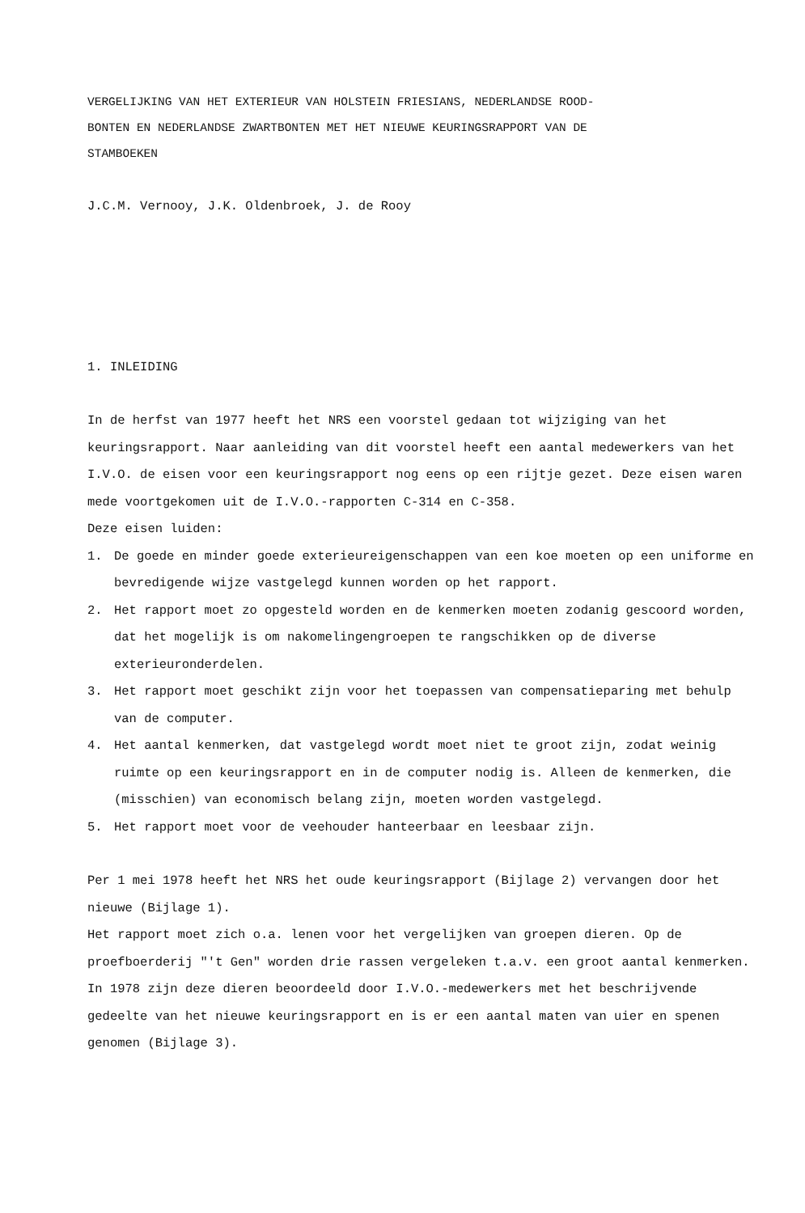VERGELIJKING VAN HET EXTERIEUR VAN HOLSTEIN FRIESIANS, NEDERLANDSE ROOD-
BONTEN EN NEDERLANDSE ZWARTBONTEN MET HET NIEUWE KEURINGSRAPPORT VAN DE
STAMBOEKEN
J.C.M. Vernooy, J.K. Oldenbroek, J. de Rooy
1. INLEIDING
In de herfst van 1977 heeft het NRS een voorstel gedaan tot wijziging van het keuringsrapport. Naar aanleiding van dit voorstel heeft een aantal medewerkers van het I.V.O. de eisen voor een keuringsrapport nog eens op een rijtje gezet. Deze eisen waren mede voortgekomen uit de I.V.O.-rapporten C-314 en C-358.
Deze eisen luiden:
1. De goede en minder goede exterieureigenschappen van een koe moeten op een uniforme en bevredigende wijze vastgelegd kunnen worden op het rapport.
2. Het rapport moet zo opgesteld worden en de kenmerken moeten zodanig gescoord worden, dat het mogelijk is om nakomelingengroepen te rangschikken op de diverse exterieuronderdelen.
3. Het rapport moet geschikt zijn voor het toepassen van compensatieparing met behulp van de computer.
4. Het aantal kenmerken, dat vastgelegd wordt moet niet te groot zijn, zodat weinig ruimte op een keuringsrapport en in de computer nodig is. Alleen de kenmerken, die (misschien) van economisch belang zijn, moeten worden vastgelegd.
5. Het rapport moet voor de veehouder hanteerbaar en leesbaar zijn.
Per 1 mei 1978 heeft het NRS het oude keuringsrapport (Bijlage 2) vervangen door het nieuwe (Bijlage 1).
Het rapport moet zich o.a. lenen voor het vergelijken van groepen dieren. Op de proefboerderij "'t Gen" worden drie rassen vergeleken t.a.v. een groot aantal kenmerken. In 1978 zijn deze dieren beoordeeld door I.V.O.-medewerkers met het beschrijvende gedeelte van het nieuwe keuringsrapport en is er een aantal maten van uier en spenen genomen (Bijlage 3).